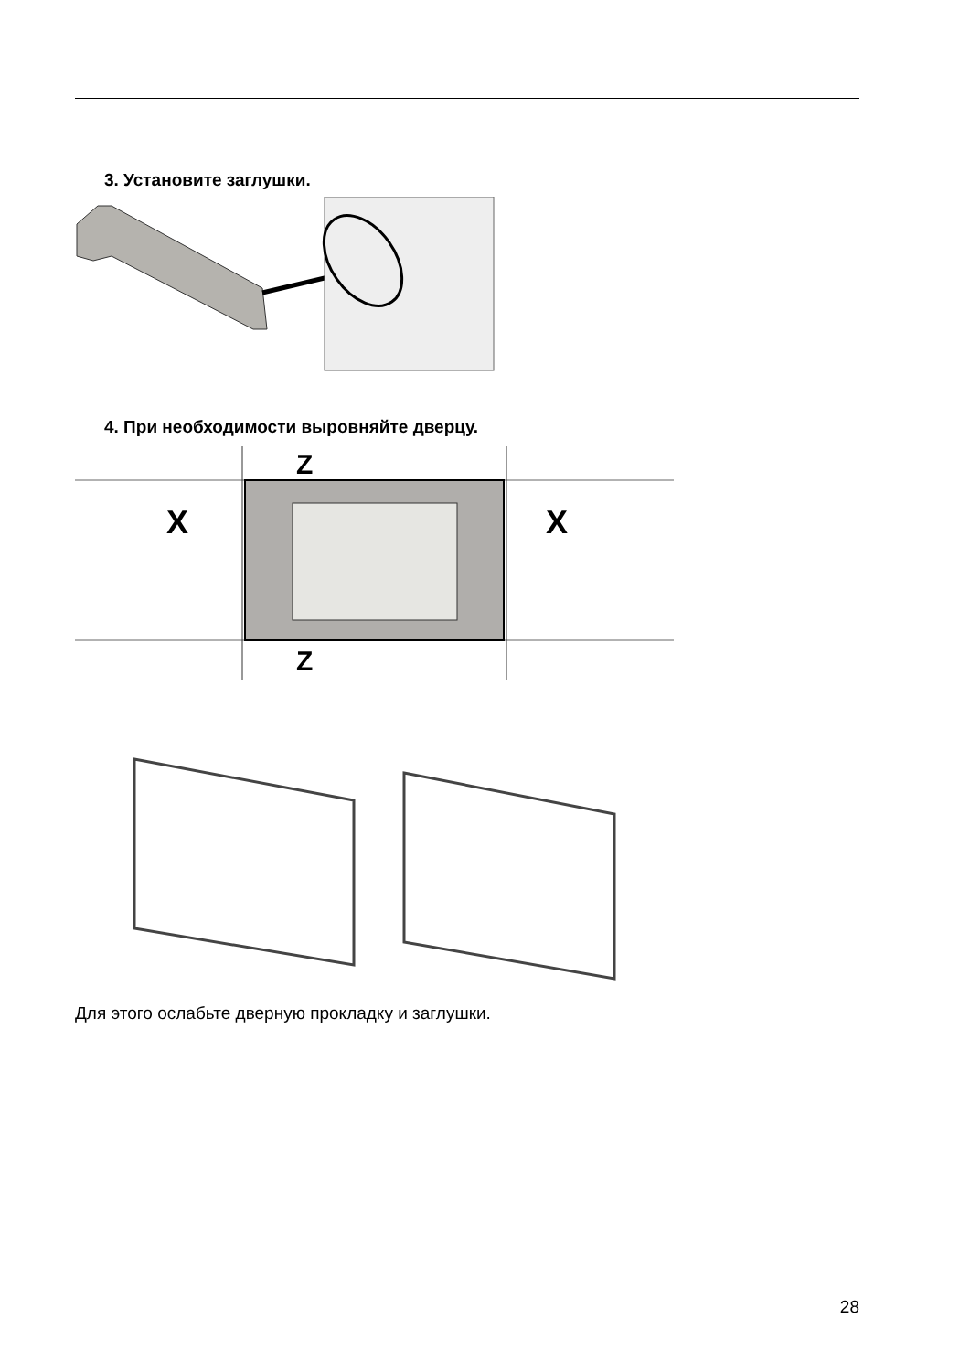3. Установите заглушки.
4. При необходимости выровняйте дверцу.
X
X
Z
Z
Для этого ослабьте дверную прокладку и заглушки.
28